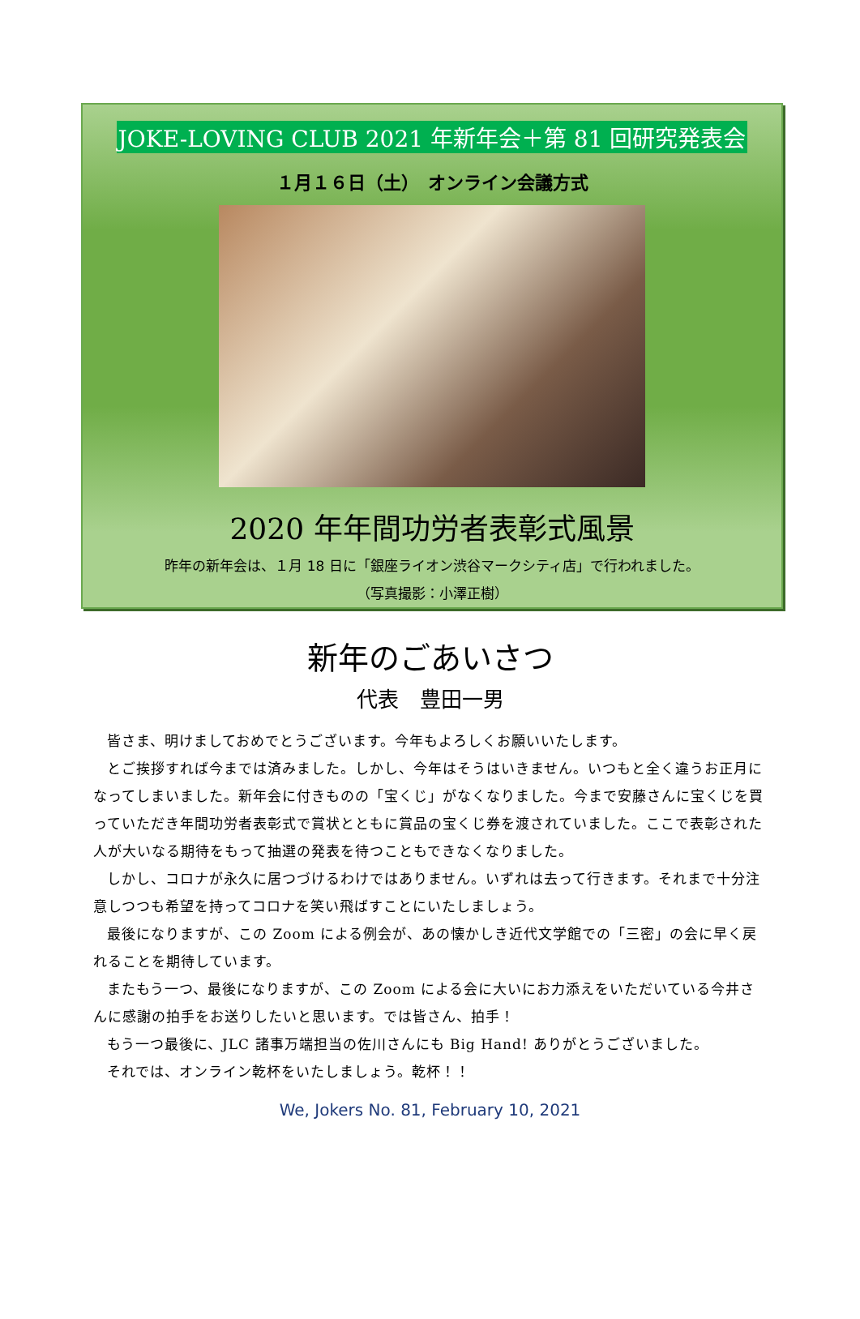JOKE-LOVING CLUB 2021 年新年会＋第 81 回研究発表会
１月１６日（土）　オンライン会議方式
2020 年年間功労者表彰式風景
昨年の新年会は、１月 18 日に「銀座ライオン渋谷マークシティ店」で行われました。
（写真撮影：小澤正樹）
新年のごあいさつ
代表　豊田一男
皆さま、明けましておめでとうございます。今年もよろしくお願いいたします。
とご挨拶すれば今までは済みました。しかし、今年はそうはいきません。いつもと全く違うお正月になってしまいました。新年会に付きものの「宝くじ」がなくなりました。今まで安藤さんに宝くじを買っていただき年間功労者表彰式で賞状とともに賞品の宝くじ券を渡されていました。ここで表彰された人が大いなる期待をもって抽選の発表を待つこともできなくなりました。
しかし、コロナが永久に居つづけるわけではありません。いずれは去って行きます。それまで十分注意しつつも希望を持ってコロナを笑い飛ばすことにいたしましょう。
最後になりますが、この Zoom による例会が、あの懐かしき近代文学館での「三密」の会に早く戻れることを期待しています。
またもう一つ、最後になりますが、この Zoom による会に大いにお力添えをいただいている今井さんに感謝の拍手をお送りしたいと思います。では皆さん、拍手！
もう一つ最後に、JLC 諸事万端担当の佐川さんにも Big Hand! ありがとうございました。
それでは、オンライン乾杯をいたしましょう。乾杯！！
We, Jokers No. 81, February 10, 2021